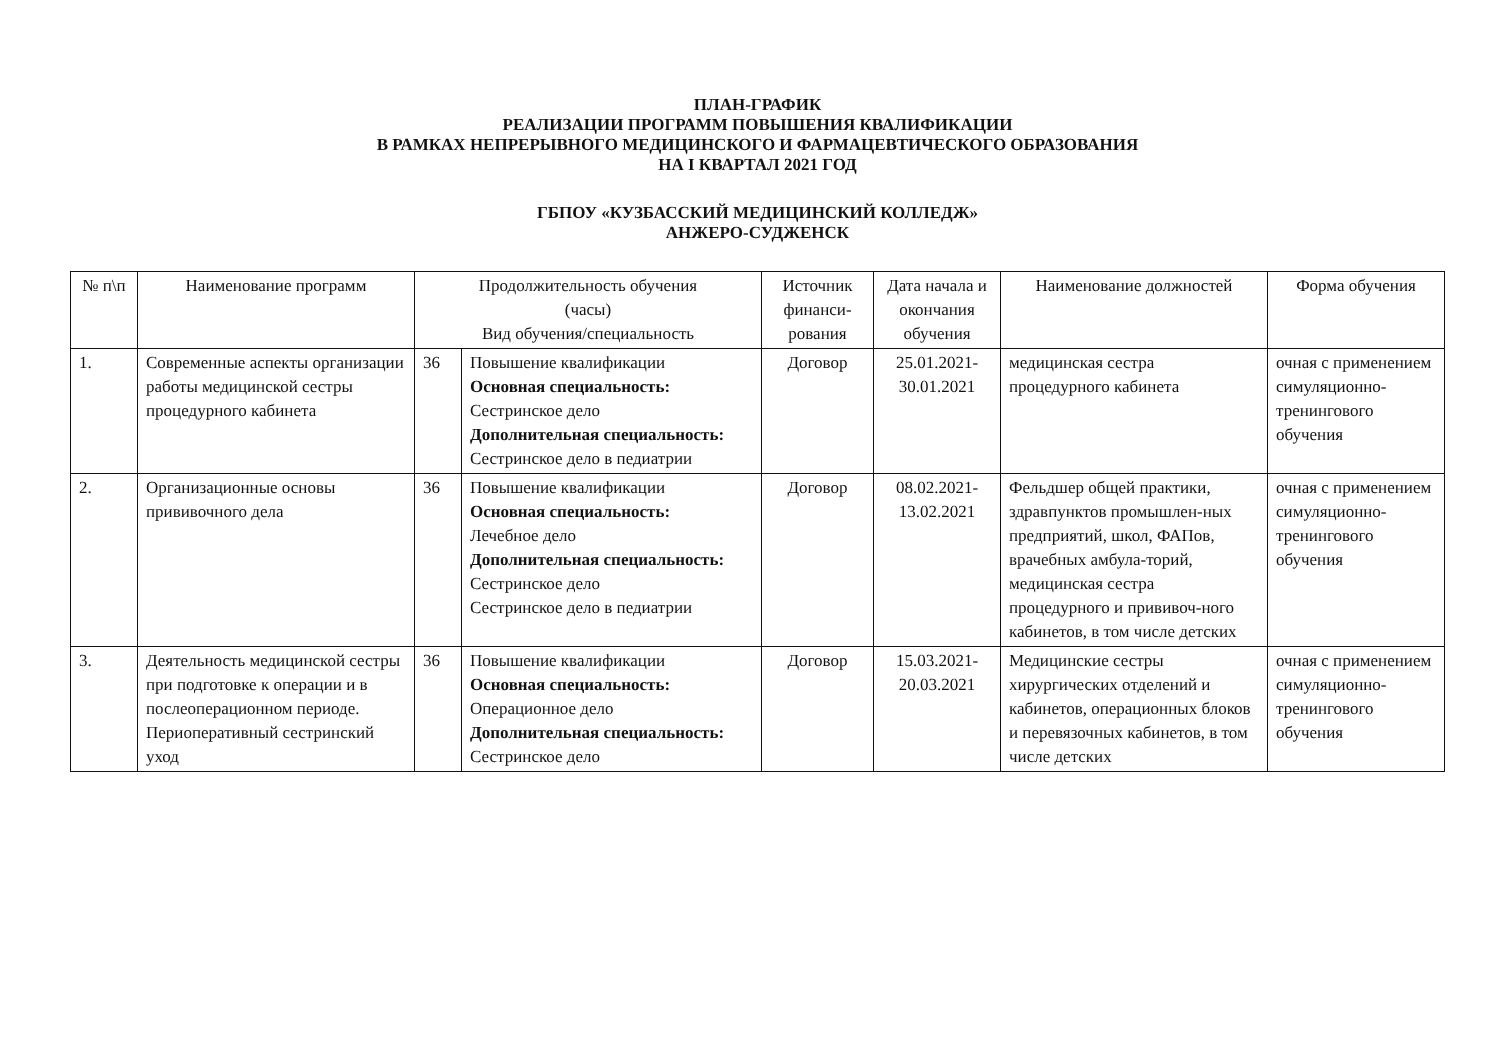ПЛАН-ГРАФИК
РЕАЛИЗАЦИИ ПРОГРАММ ПОВЫШЕНИЯ КВАЛИФИКАЦИИ
В РАМКАХ НЕПРЕРЫВНОГО МЕДИЦИНСКОГО И ФАРМАЦЕВТИЧЕСКОГО ОБРАЗОВАНИЯ
НА I КВАРТАЛ 2021 ГОД
ГБПОУ «КУЗБАССКИЙ МЕДИЦИНСКИЙ КОЛЛЕДЖ»
АНЖЕРО-СУДЖЕНСК
| № п\п | Наименование программ | Продолжительность обучения (часы) Вид обучения/специальность | | Источник финанси-рования | Дата начала и окончания обучения | Наименование должностей | Форма обучения |
| --- | --- | --- | --- | --- | --- | --- | --- |
| 1. | Современные аспекты организации работы медицинской сестры процедурного кабинета | 36 | Повышение квалификации Основная специальность: Сестринское дело Дополнительная специальность: Сестринское дело в педиатрии | Договор | 25.01.2021-30.01.2021 | медицинская сестра процедурного кабинета | очная с применением симуляционно-тренингового обучения |
| 2. | Организационные основы прививочного дела | 36 | Повышение квалификации Основная специальность: Лечебное дело Дополнительная специальность: Сестринское дело Сестринское дело в педиатрии | Договор | 08.02.2021-13.02.2021 | Фельдшер общей практики, здравпунктов промышлен-ных предприятий, школ, ФАПов, врачебных амбула-торий, медицинская сестра процедурного и прививоч-ного кабинетов, в том числе детских | очная с применением симуляционно-тренингового обучения |
| 3. | Деятельность медицинской сестры при подготовке к операции и в послеоперационном периоде. Периоперативный сестринский уход | 36 | Повышение квалификации Основная специальность: Операционное дело Дополнительная специальность: Сестринское дело | Договор | 15.03.2021-20.03.2021 | Медицинские сестры хирургических отделений и кабинетов, операционных блоков и перевязочных кабинетов, в том числе детских | очная с применением симуляционно-тренингового обучения |